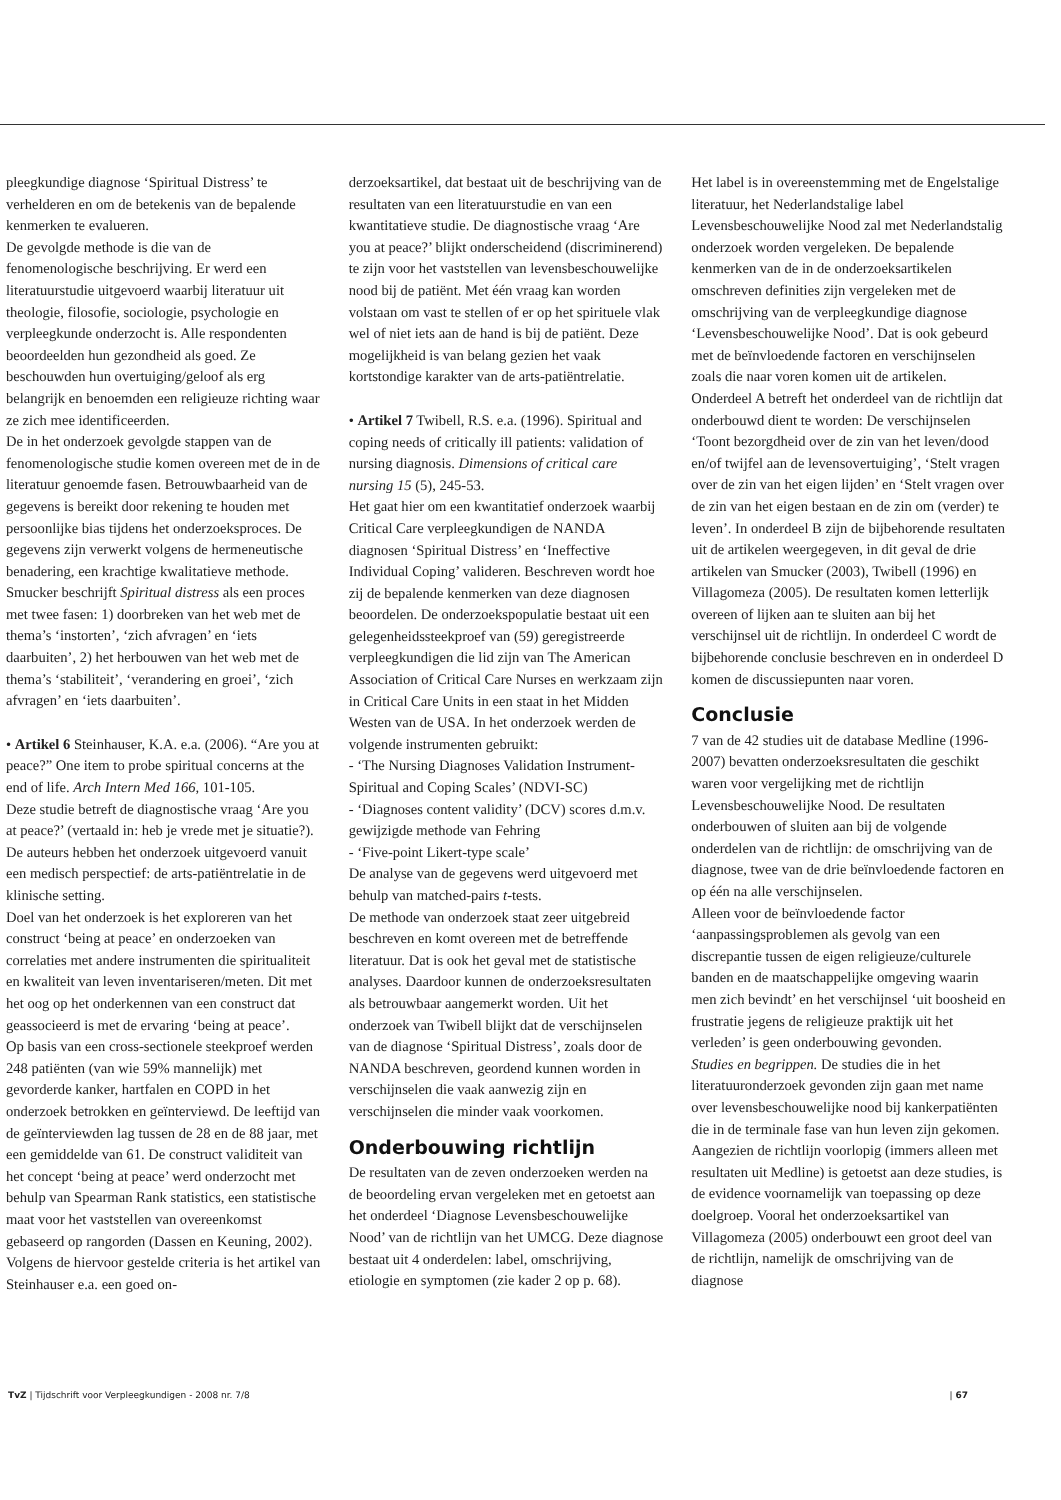pleegkundige diagnose ‘Spiritual Distress’ te verhelderen en om de betekenis van de bepalende kenmerken te evalueren.
De gevolgde methode is die van de fenomenologische beschrijving. Er werd een literatuurstudie uitgevoerd waarbij literatuur uit theologie, filosofie, sociologie, psychologie en verpleegkunde onderzocht is. Alle respondenten beoordeelden hun gezondheid als goed. Ze beschouwden hun overtuiging/geloof als erg belangrijk en benoemden een religieuze richting waar ze zich mee identificeerden.
De in het onderzoek gevolgde stappen van de fenomenologische studie komen overeen met de in de literatuur genoemde fasen. Betrouwbaarheid van de gegevens is bereikt door rekening te houden met persoonlijke bias tijdens het onderzoeksproces. De gegevens zijn verwerkt volgens de hermeneutische benadering, een krachtige kwalitatieve methode.
Smucker beschrijft Spiritual distress als een proces met twee fasen: 1) doorbreken van het web met de thema’s ‘instorten’, ‘zich afvragen’ en ‘iets daarbuiten’, 2) het herbouwen van het web met de thema’s ‘stabiliteit’, ‘verandering en groei’, ‘zich afvragen’ en ‘iets daarbuiten’.
• Artikel 6 Steinhauser, K.A. e.a. (2006). “Are you at peace?” One item to probe spiritual concerns at the end of life. Arch Intern Med 166, 101-105.
Deze studie betreft de diagnostische vraag ‘Are you at peace?’ (vertaald in: heb je vrede met je situatie?). De auteurs hebben het onderzoek uitgevoerd vanuit een medisch perspectief: de arts-patiëntrelatie in de klinische setting.
Doel van het onderzoek is het exploreren van het construct ‘being at peace’ en onderzoeken van correlaties met andere instrumenten die spiritualiteit en kwaliteit van leven inventariseren/meten. Dit met het oog op het onderkennen van een construct dat geassocieerd is met de ervaring ‘being at peace’.
Op basis van een cross-sectionele steekproef werden 248 patiënten (van wie 59% mannelijk) met gevorderde kanker, hartfalen en COPD in het onderzoek betrokken en geïnterviewd. De leeftijd van de geïnterviewden lag tussen de 28 en de 88 jaar, met een gemiddelde van 61. De construct validiteit van het concept ‘being at peace’ werd onderzocht met behulp van Spearman Rank statistics, een statistische maat voor het vaststellen van overeenkomst gebaseerd op rangorden (Dassen en Keuning, 2002). Volgens de hiervoor gestelde criteria is het artikel van Steinhauser e.a. een goed on-
derzoeksartikel, dat bestaat uit de beschrijving van de resultaten van een literatuurstudie en van een kwantitatieve studie. De diagnostische vraag ‘Are you at peace?’ blijkt onderscheidend (discriminerend) te zijn voor het vaststellen van levensbeschouwelijke nood bij de patiënt. Met één vraag kan worden volstaan om vast te stellen of er op het spirituele vlak wel of niet iets aan de hand is bij de patiënt. Deze mogelijkheid is van belang gezien het vaak kortstondige karakter van de arts-patiëntrelatie.
• Artikel 7 Twibell, R.S. e.a. (1996). Spiritual and coping needs of critically ill patients: validation of nursing diagnosis. Dimensions of critical care nursing 15 (5), 245-53.
Het gaat hier om een kwantitatief onderzoek waarbij Critical Care verpleegkundigen de NANDA diagnosen ‘Spiritual Distress’ en ‘Ineffective Individual Coping’ valideren. Beschreven wordt hoe zij de bepalende kenmerken van deze diagnosen beoordelen. De onderzoekspopulatie bestaat uit een gelegenheidssteekproef van (59) geregistreerde verpleegkundigen die lid zijn van The American Association of Critical Care Nurses en werkzaam zijn in Critical Care Units in een staat in het Midden Westen van de USA. In het onderzoek werden de volgende instrumenten gebruikt:
- ‘The Nursing Diagnoses Validation Instrument-Spiritual and Coping Scales’ (NDVI-SC)
- ‘Diagnoses content validity’ (DCV) scores d.m.v. gewijzigde methode van Fehring
- ‘Five-point Likert-type scale’
De analyse van de gegevens werd uitgevoerd met behulp van matched-pairs t-tests.
De methode van onderzoek staat zeer uitgebreid beschreven en komt overeen met de betreffende literatuur. Dat is ook het geval met de statistische analyses. Daardoor kunnen de onderzoeksresultaten als betrouwbaar aangemerkt worden. Uit het onderzoek van Twibell blijkt dat de verschijnselen van de diagnose ‘Spiritual Distress’, zoals door de NANDA beschreven, geordend kunnen worden in verschijnselen die vaak aanwezig zijn en verschijnselen die minder vaak voorkomen.
Onderbouwing richtlijn
De resultaten van de zeven onderzoeken werden na de beoordeling ervan vergeleken met en getoetst aan het onderdeel ‘Diagnose Levensbeschouwelijke Nood’ van de richtlijn van het UMCG. Deze diagnose bestaat uit 4 onderdelen: label, omschrijving, etiologie en symptomen (zie kader 2 op p. 68).
Het label is in overeenstemming met de Engelstalige literatuur, het Nederlandstalige label Levensbeschouwelijke Nood zal met Nederlandstalig onderzoek worden vergeleken. De bepalende kenmerken van de in de onderzoeksartikelen omschreven definities zijn vergeleken met de omschrijving van de verpleegkundige diagnose ‘Levensbeschouwelijke Nood’. Dat is ook gebeurd met de beïnvloedende factoren en verschijnselen zoals die naar voren komen uit de artikelen.
Onderdeel A betreft het onderdeel van de richtlijn dat onderbouwd dient te worden: De verschijnselen ‘Toont bezorgdheid over de zin van het leven/dood en/of twijfel aan de levensovertuiging’, ‘Stelt vragen over de zin van het eigen lijden’ en ‘Stelt vragen over de zin van het eigen bestaan en de zin om (verder) te leven’. In onderdeel B zijn de bijbehorende resultaten uit de artikelen weergegeven, in dit geval de drie artikelen van Smucker (2003), Twibell (1996) en Villagomeza (2005). De resultaten komen letterlijk overeen of lijken aan te sluiten aan bij het verschijnsel uit de richtlijn. In onderdeel C wordt de bijbehorende conclusie beschreven en in onderdeel D komen de discussiepunten naar voren.
Conclusie
7 van de 42 studies uit de database Medline (1996-2007) bevatten onderzoeksresultaten die geschikt waren voor vergelijking met de richtlijn Levensbeschouwelijke Nood. De resultaten onderbouwen of sluiten aan bij de volgende onderdelen van de richtlijn: de omschrijving van de diagnose, twee van de drie beïnvloedende factoren en op één na alle verschijnselen.
Alleen voor de beïnvloedende factor ‘aanpassingsproblemen als gevolg van een discrepantie tussen de eigen religieuze/culturele banden en de maatschappelijke omgeving waarin men zich bevindt’ en het verschijnsel ‘uit boosheid en frustratie jegens de religieuze praktijk uit het verleden’ is geen onderbouwing gevonden.
Studies en begrippen. De studies die in het literatuuronderzoek gevonden zijn gaan met name over levensbeschouwelijke nood bij kankerpatiënten die in de terminale fase van hun leven zijn gekomen. Aangezien de richtlijn voorlopig (immers alleen met resultaten uit Medline) is getoetst aan deze studies, is de evidence voornamelijk van toepassing op deze doelgroep. Vooral het onderzoeksartikel van Villagomeza (2005) onderbouwt een groot deel van de richtlijn, namelijk de omschrijving van de diagnose
TvZ | Tijdschrift voor Verpleegkundigen - 2008 nr. 7/8 | 67